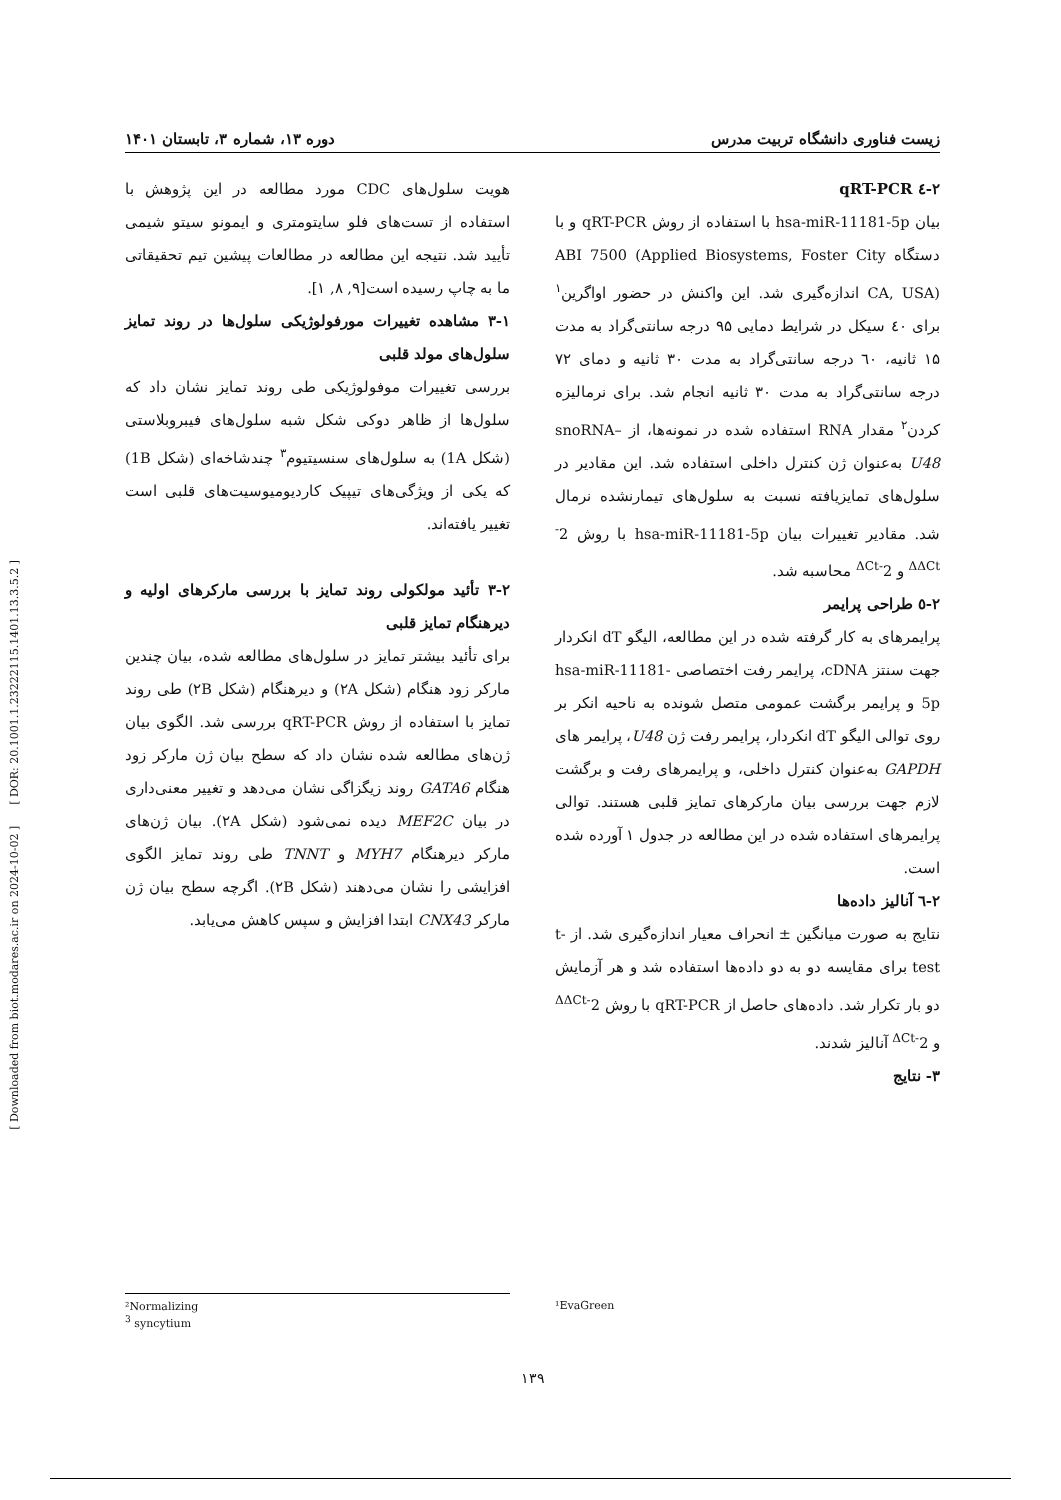[ Downloaded from biot.modares.ac.ir on 2024-10-02 ] [ DOR: 20.1001.1.23222115.1401.13.3.5.2 ]
زیست فناوری دانشگاه تربیت مدرس دوره ۱۳، شماره ۳، تابستان ۱۴۰۱
۲-٤ qRT-PCR
بیان hsa-miR-11181-5p با استفاده از روش qRT-PCR و با دستگاه ABI 7500 (Applied Biosystems, Foster City CA, USA) اندازه‌گیری شد. این واکنش در حضور اواگرین<sup>۱</sup> برای ٤۰ سیکل در شرایط دمایی ۹۵ درجه سانتی‌گراد به مدت ۱۵ ثانیه، ٦۰ درجه سانتی‌گراد به مدت ۳۰ ثانیه و دمای ۷۲ درجه سانتی‌گراد به مدت ۳۰ ثانیه انجام شد. برای نرمالیزه کردن<sup>۲</sup> مقدار RNA استفاده شده در نمونه‌ها، از snoRNA–U48 به‌عنوان ژن کنترل داخلی استفاده شد. این مقادیر در سلول‌های تمایزیافته نسبت به سلول‌های تیمارنشده نرمال شد. مقادیر تغییرات بیان hsa-miR-11181-5p با روش 2<sup>-ΔΔCt</sup> و 2<sup>-ΔCt</sup> محاسبه شد.
۲-٥ طراحی پرایمر
پرایمرهای به کار گرفته شده در این مطالعه، الیگو dT انکردار جهت سنتز cDNA، پرایمر رفت اختصاصی hsa-miR-11181-5p و پرایمر برگشت عمومی متصل شونده به ناحیه انکر بر روی توالی الیگو dT انکردار، پرایمر رفت ژن U48، پرایمر های GAPDH به‌عنوان کنترل داخلی، و پرایمرهای رفت و برگشت لازم جهت بررسی بیان مارکرهای تمایز قلبی هستند. توالی پرایمرهای استفاده شده در این مطالعه در جدول ۱ آورده شده است.
۲-٦ آنالیز داده‌ها
نتایج به صورت میانگین ± انحراف معیار اندازه‌گیری شد. از t-test برای مقایسه دو به دو داده‌ها استفاده شد و هر آزمایش دو بار تکرار شد. داده‌های حاصل از qRT-PCR با روش 2<sup>-ΔΔCt</sup> و 2<sup>-ΔCt</sup> آنالیز شدند.
۳- نتایج
هویت سلول‌های CDC مورد مطالعه در این پژوهش با استفاده از تست‌های فلو سایتومتری و ایمونو سیتو شیمی تأیید شد. نتیجه این مطالعه در مطالعات پیشین تیم تحقیقاتی ما به چاپ رسیده است[۹, ۸, ۱].
۳-۱ مشاهده تغییرات مورفولوژیکی سلول‌ها در روند تمایز سلول‌های مولد قلبی
بررسی تغییرات موفولوژیکی طی روند تمایز نشان داد که سلول‌ها از ظاهر دوکی شکل شبه سلول‌های فیبروبلاستی (شکل 1A) به سلول‌های سنسیتیوم<sup>۳</sup> چندشاخه‌ای (شکل 1B) که یکی از ویژگی‌های تیپیک کاردیومیوسیت‌های قلبی است تغییر یافته‌اند.
۳-۲ تأئید مولکولی روند تمایز با بررسی مارکرهای اولیه و دیرهنگام تمایز قلبی
برای تأئید بیشتر تمایز در سلول‌های مطالعه شده، بیان چندین مارکر زود هنگام (شکل ۲A) و دیرهنگام (شکل ۲B) طی روند تمایز با استفاده از روش qRT-PCR بررسی شد. الگوی بیان ژن‌های مطالعه شده نشان داد که سطح بیان ژن مارکر زود هنگام GATA6 روند زیگزاگی نشان می‌دهد و تغییر معنی‌داری در بیان MEF2C دیده نمی‌شود (شکل ۲A). بیان ژن‌های مارکر دیرهنگام MYH7 و TNNT طی روند تمایز الگوی افزایشی را نشان می‌دهند (شکل ۲B). اگرچه سطح بیان ژن مارکر CNX43 ابتدا افزایش و سپس کاهش می‌یابد.
²Normalizing
<sup>3</sup> syncytium
¹EvaGreen
۱۳۹